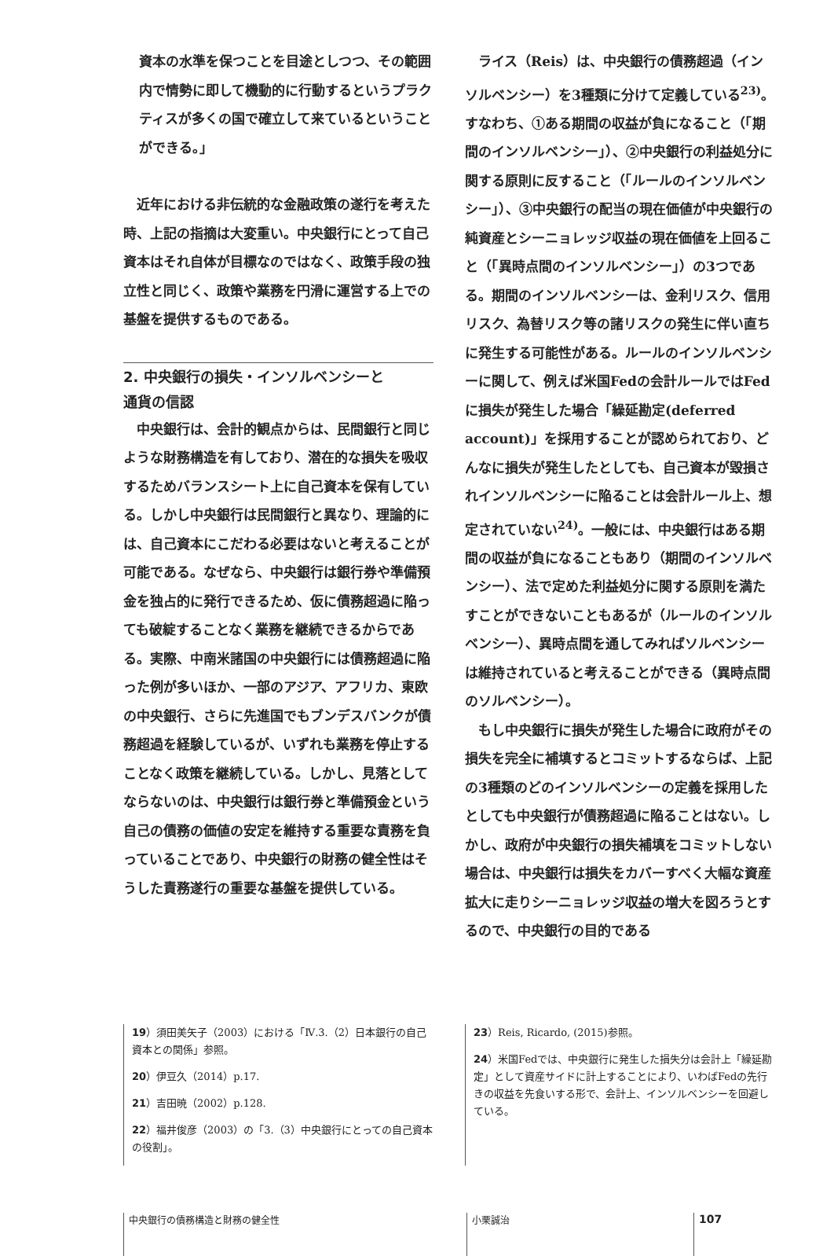資本の水準を保つことを目途としつつ、その範囲内で情勢に即して機動的に行動するというプラクティスが多くの国で確立して来ているということができる。」
近年における非伝統的な金融政策の遂行を考えた時、上記の指摘は大変重い。中央銀行にとって自己資本はそれ自体が目標なのではなく、政策手段の独立性と同じく、政策や業務を円滑に運営する上での基盤を提供するものである。
2. 中央銀行の損失・インソルベンシーと
通貨の信認
中央銀行は、会計的観点からは、民間銀行と同じような財務構造を有しており、潜在的な損失を吸収するためバランスシート上に自己資本を保有している。しかし中央銀行は民間銀行と異なり、理論的には、自己資本にこだわる必要はないと考えることが可能である。なぜなら、中央銀行は銀行券や準備預金を独占的に発行できるため、仮に債務超過に陥っても破綻することなく業務を継続できるからである。実際、中南米諸国の中央銀行には債務超過に陥った例が多いほか、一部のアジア、アフリカ、東欧の中央銀行、さらに先進国でもブンデスバンクが債務超過を経験しているが、いずれも業務を停止することなく政策を継続している。しかし、見落としてならないのは、中央銀行は銀行券と準備預金という自己の債務の価値の安定を維持する重要な責務を負っていることであり、中央銀行の財務の健全性はそうした責務遂行の重要な基盤を提供している。
ライス（Reis）は、中央銀行の債務超過（インソルベンシー）を3種類に分けて定義している<sup>23)</sup>。すなわち、①ある期間の収益が負になること（「期間のインソルベンシー」）、②中央銀行の利益処分に関する原則に反すること（「ルールのインソルベンシー」）、③中央銀行の配当の現在価値が中央銀行の純資産とシーニョレッジ収益の現在価値を上回ること（「異時点間のインソルベンシー」）の3つである。期間のインソルベンシーは、金利リスク、信用リスク、為替リスク等の諸リスクの発生に伴い直ちに発生する可能性がある。ルールのインソルベンシーに関して、例えば米国Fedの会計ルールではFedに損失が発生した場合「繰延勘定(deferred account)」を採用することが認められており、どんなに損失が発生したとしても、自己資本が毀損されインソルベンシーに陥ることは会計ルール上、想定されていない<sup>24)</sup>。一般には、中央銀行はある期間の収益が負になることもあり（期間のインソルベンシー）、法で定めた利益処分に関する原則を満たすことができないこともあるが（ルールのインソルベンシー）、異時点間を通してみればソルベンシーは維持されていると考えることができる（異時点間のソルベンシー）。
もし中央銀行に損失が発生した場合に政府がその損失を完全に補填するとコミットするならば、上記の3種類のどのインソルベンシーの定義を採用したとしても中央銀行が債務超過に陥ることはない。しかし、政府が中央銀行の損失補填をコミットしない場合は、中央銀行は損失をカバーすべく大幅な資産拡大に走りシーニョレッジ収益の増大を図ろうとするので、中央銀行の目的である
19）須田美矢子（2003）における「Ⅳ.3.（2）日本銀行の自己資本との関係」参照。
20）伊豆久（2014）p.17.
21）吉田暁（2002）p.128.
22）福井俊彦（2003）の「3.（3）中央銀行にとっての自己資本の役割」。
23）Reis, Ricardo, (2015)参照。
24）米国Fedでは、中央銀行に発生した損失分は会計上「繰延勘定」として資産サイドに計上することにより、いわばFedの先行きの収益を先食いする形で、会計上、インソルベンシーを回避している。
中央銀行の債務構造と財務の健全性 小栗誠治
107